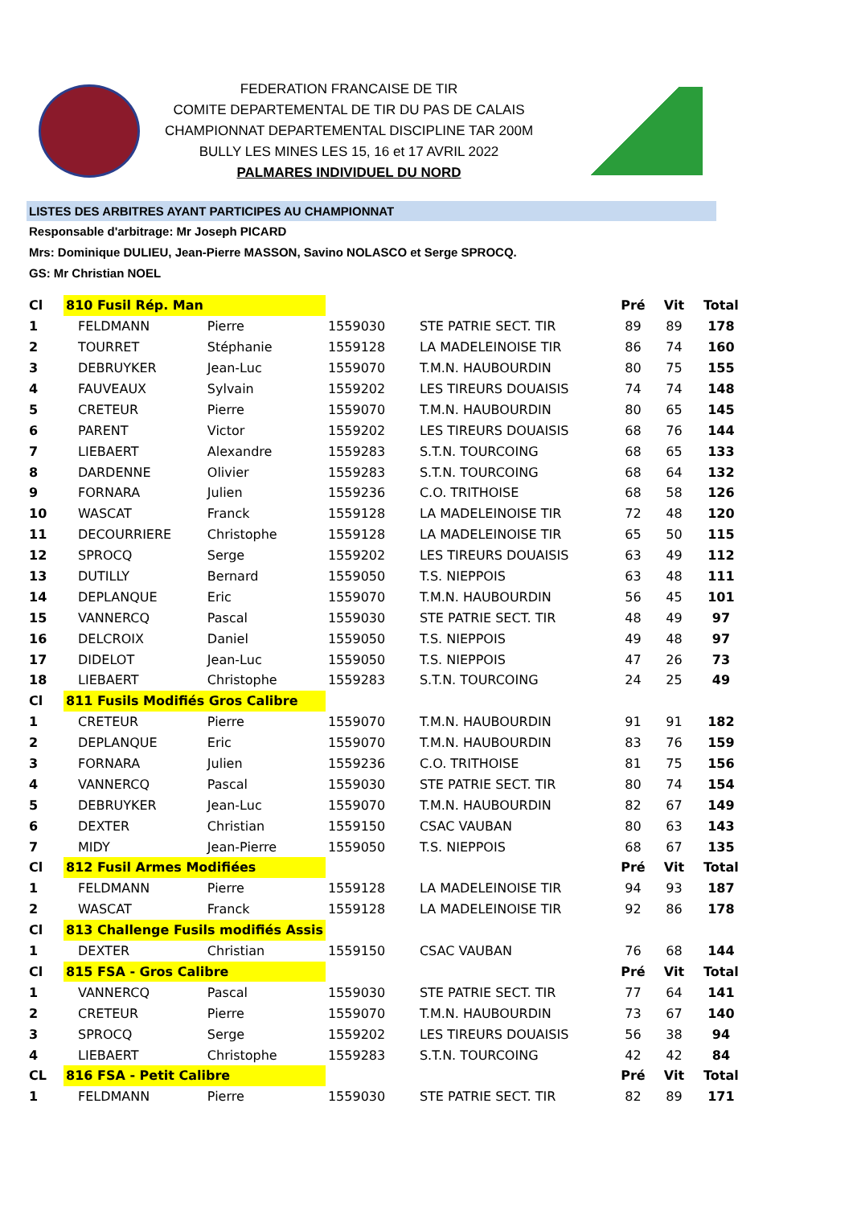FEDERATION FRANCAISE DE TIR
COMITE DEPARTEMENTAL DE TIR DU PAS DE CALAIS
CHAMPIONNAT DEPARTEMENTAL DISCIPLINE TAR 200M
BULLY LES MINES LES 15, 16 et 17 AVRIL 2022
PALMARES INDIVIDUEL DU NORD
LISTES DES ARBITRES AYANT PARTICIPES AU CHAMPIONNAT
Responsable d'arbitrage: Mr Joseph PICARD
Mrs: Dominique DULIEU, Jean-Pierre MASSON, Savino NOLASCO et Serge SPROCQ.
GS: Mr Christian NOEL
| Cl | 810 Fusil Rép. Man | | | | Pré | Vit | Total |
| 1 | FELDMANN | Pierre | 1559030 | STE PATRIE SECT. TIR | 89 | 89 | 178 |
| 2 | TOURRET | Stéphanie | 1559128 | LA MADELEINOISE TIR | 86 | 74 | 160 |
| 3 | DEBRUYKER | Jean-Luc | 1559070 | T.M.N. HAUBOURDIN | 80 | 75 | 155 |
| 4 | FAUVEAUX | Sylvain | 1559202 | LES TIREURS DOUAISIS | 74 | 74 | 148 |
| 5 | CRETEUR | Pierre | 1559070 | T.M.N. HAUBOURDIN | 80 | 65 | 145 |
| 6 | PARENT | Victor | 1559202 | LES TIREURS DOUAISIS | 68 | 76 | 144 |
| 7 | LIEBAERT | Alexandre | 1559283 | S.T.N. TOURCOING | 68 | 65 | 133 |
| 8 | DARDENNE | Olivier | 1559283 | S.T.N. TOURCOING | 68 | 64 | 132 |
| 9 | FORNARA | Julien | 1559236 | C.O. TRITHOISE | 68 | 58 | 126 |
| 10 | WASCAT | Franck | 1559128 | LA MADELEINOISE TIR | 72 | 48 | 120 |
| 11 | DECOURRIERE | Christophe | 1559128 | LA MADELEINOISE TIR | 65 | 50 | 115 |
| 12 | SPROCQ | Serge | 1559202 | LES TIREURS DOUAISIS | 63 | 49 | 112 |
| 13 | DUTILLY | Bernard | 1559050 | T.S. NIEPPOIS | 63 | 48 | 111 |
| 14 | DEPLANQUE | Eric | 1559070 | T.M.N. HAUBOURDIN | 56 | 45 | 101 |
| 15 | VANNERCQ | Pascal | 1559030 | STE PATRIE SECT. TIR | 48 | 49 | 97 |
| 16 | DELCROIX | Daniel | 1559050 | T.S. NIEPPOIS | 49 | 48 | 97 |
| 17 | DIDELOT | Jean-Luc | 1559050 | T.S. NIEPPOIS | 47 | 26 | 73 |
| 18 | LIEBAERT | Christophe | 1559283 | S.T.N. TOURCOING | 24 | 25 | 49 |
| Cl | 811 Fusils Modifiés Gros Calibre | | | | | | |
| 1 | CRETEUR | Pierre | 1559070 | T.M.N. HAUBOURDIN | 91 | 91 | 182 |
| 2 | DEPLANQUE | Eric | 1559070 | T.M.N. HAUBOURDIN | 83 | 76 | 159 |
| 3 | FORNARA | Julien | 1559236 | C.O. TRITHOISE | 81 | 75 | 156 |
| 4 | VANNERCQ | Pascal | 1559030 | STE PATRIE SECT. TIR | 80 | 74 | 154 |
| 5 | DEBRUYKER | Jean-Luc | 1559070 | T.M.N. HAUBOURDIN | 82 | 67 | 149 |
| 6 | DEXTER | Christian | 1559150 | CSAC VAUBAN | 80 | 63 | 143 |
| 7 | MIDY | Jean-Pierre | 1559050 | T.S. NIEPPOIS | 68 | 67 | 135 |
| Cl | 812 Fusil Armes Modifiées | | | | Pré | Vit | Total |
| 1 | FELDMANN | Pierre | 1559128 | LA MADELEINOISE TIR | 94 | 93 | 187 |
| 2 | WASCAT | Franck | 1559128 | LA MADELEINOISE TIR | 92 | 86 | 178 |
| Cl | 813 Challenge Fusils modifiés Assis | | | | | | |
| 1 | DEXTER | Christian | 1559150 | CSAC VAUBAN | 76 | 68 | 144 |
| Cl | 815 FSA - Gros Calibre | | | | Pré | Vit | Total |
| 1 | VANNERCQ | Pascal | 1559030 | STE PATRIE SECT. TIR | 77 | 64 | 141 |
| 2 | CRETEUR | Pierre | 1559070 | T.M.N. HAUBOURDIN | 73 | 67 | 140 |
| 3 | SPROCQ | Serge | 1559202 | LES TIREURS DOUAISIS | 56 | 38 | 94 |
| 4 | LIEBAERT | Christophe | 1559283 | S.T.N. TOURCOING | 42 | 42 | 84 |
| CL | 816 FSA - Petit Calibre | | | | Pré | Vit | Total |
| 1 | FELDMANN | Pierre | 1559030 | STE PATRIE SECT. TIR | 82 | 89 | 171 |